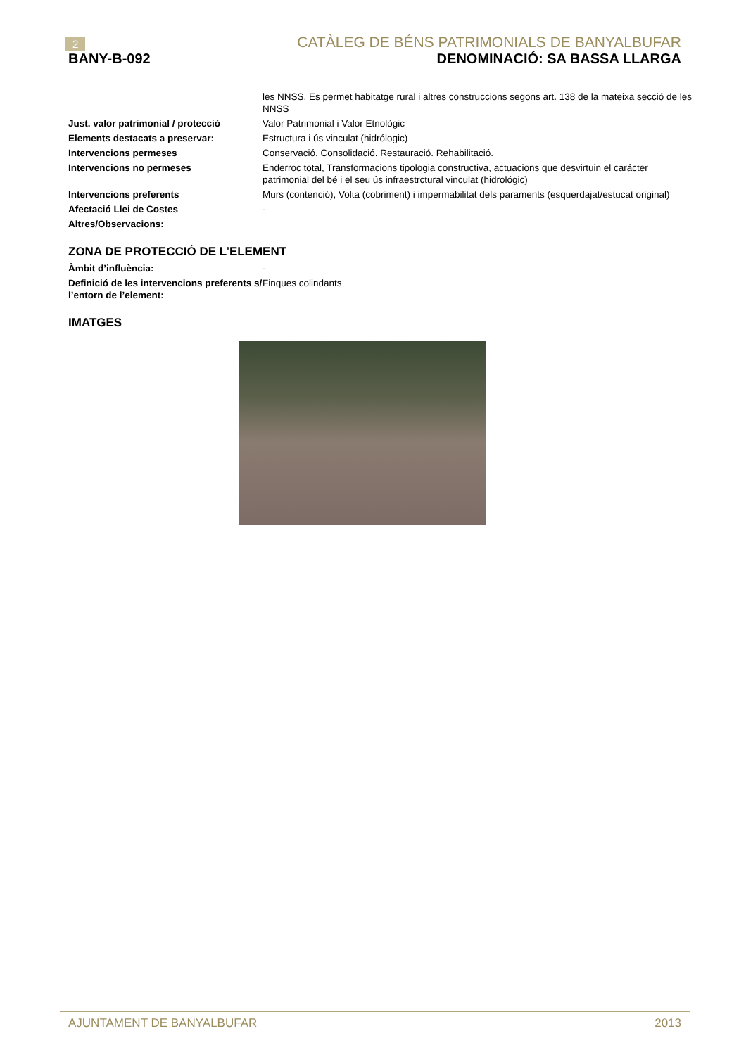2 CATÀLEG DE BÉNS PATRIMONIALS DE BANYALBUFAR
BANY-B-092 DENOMINACIÓ: SA BASSA LLARGA
| | les NNSS. Es permet habitatge rural i altres construccions segons art. 138 de la mateixa secció de les NNSS |
| Just. valor patrimonial / protecció | Valor Patrimonial i Valor Etnològic |
| Elements destacats a preservar: | Estructura i ús vinculat (hidrólogic) |
| Intervencions permeses | Conservació. Consolidació. Restauració. Rehabilitació. |
| Intervencions no permeses | Enderroc total, Transformacions tipologia constructiva, actuacions que desvirtuin el carácter patrimonial del bé i el seu ús infraestrctural vinculat (hidrológic) |
| Intervencions preferents | Murs (contenció), Volta (cobriment) i impermabilitat dels paraments (esquerdajat/estucat original) |
| Afectació Llei de Costes | - |
| Altres/Observacions: | |
ZONA DE PROTECCIÓ DE L’ELEMENT
| Àmbit d’influència: | - |
| Definició de les intervencions preferents s/ l’entorn de l’element: | Finques colindants |
IMATGES
AJUNTAMENT DE BANYALBUFAR 2013